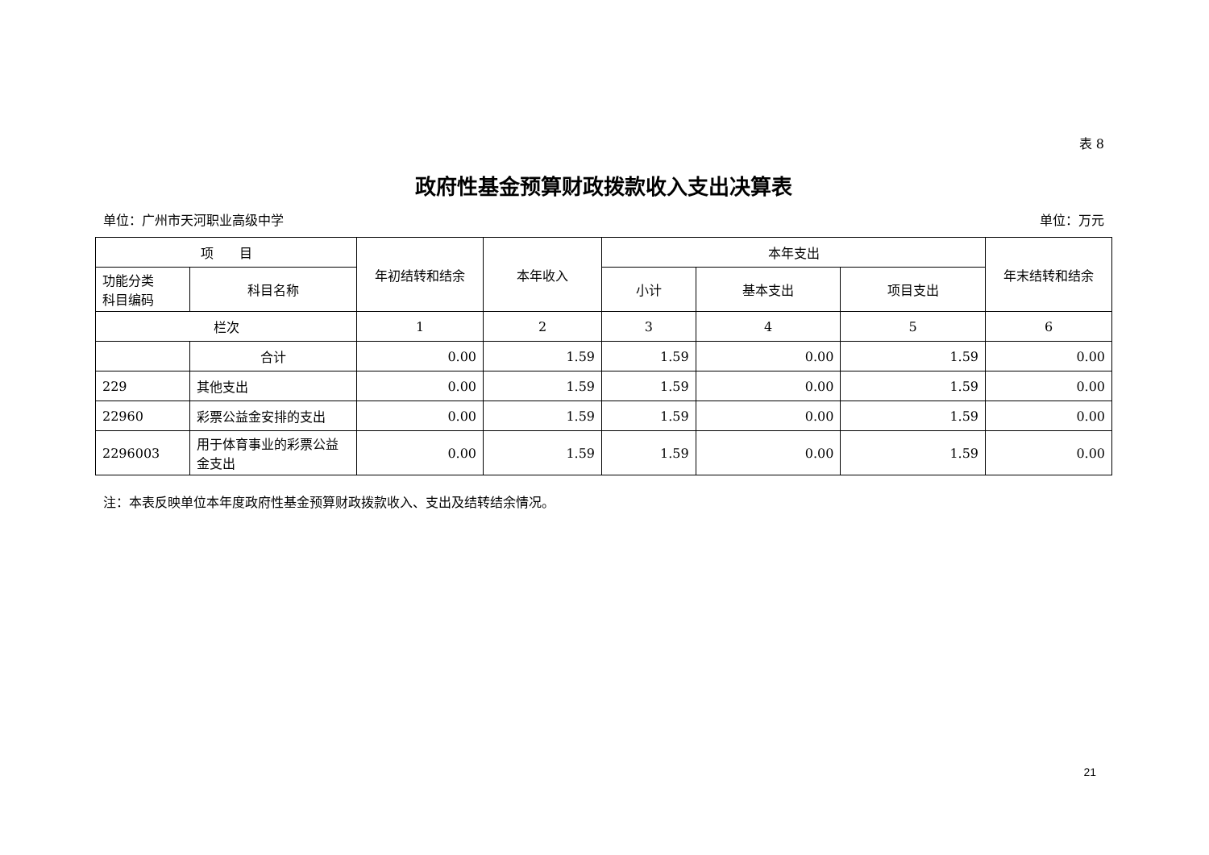表 8
政府性基金预算财政拨款收入支出决算表
单位：广州市天河职业高级中学 单位：万元
| 项 目 | | 年初结转和结余 | 本年收入 | 本年支出 | | | 年末结转和结余 |
| --- | --- | --- | --- | --- | --- | --- | --- |
| 功能分类 科目编码 | 科目名称 | | | 小计 | 基本支出 | 项目支出 | |
| 栏次 | | 1 | 2 | 3 | 4 | 5 | 6 |
| | 合计 | 0.00 | 1.59 | 1.59 | 0.00 | 1.59 | 0.00 |
| 229 | 其他支出 | 0.00 | 1.59 | 1.59 | 0.00 | 1.59 | 0.00 |
| 22960 | 彩票公益金安排的支出 | 0.00 | 1.59 | 1.59 | 0.00 | 1.59 | 0.00 |
| 2296003 | 用于体育事业的彩票公益金支出 | 0.00 | 1.59 | 1.59 | 0.00 | 1.59 | 0.00 |
注：本表反映单位本年度政府性基金预算财政拨款收入、支出及结转结余情况。
21